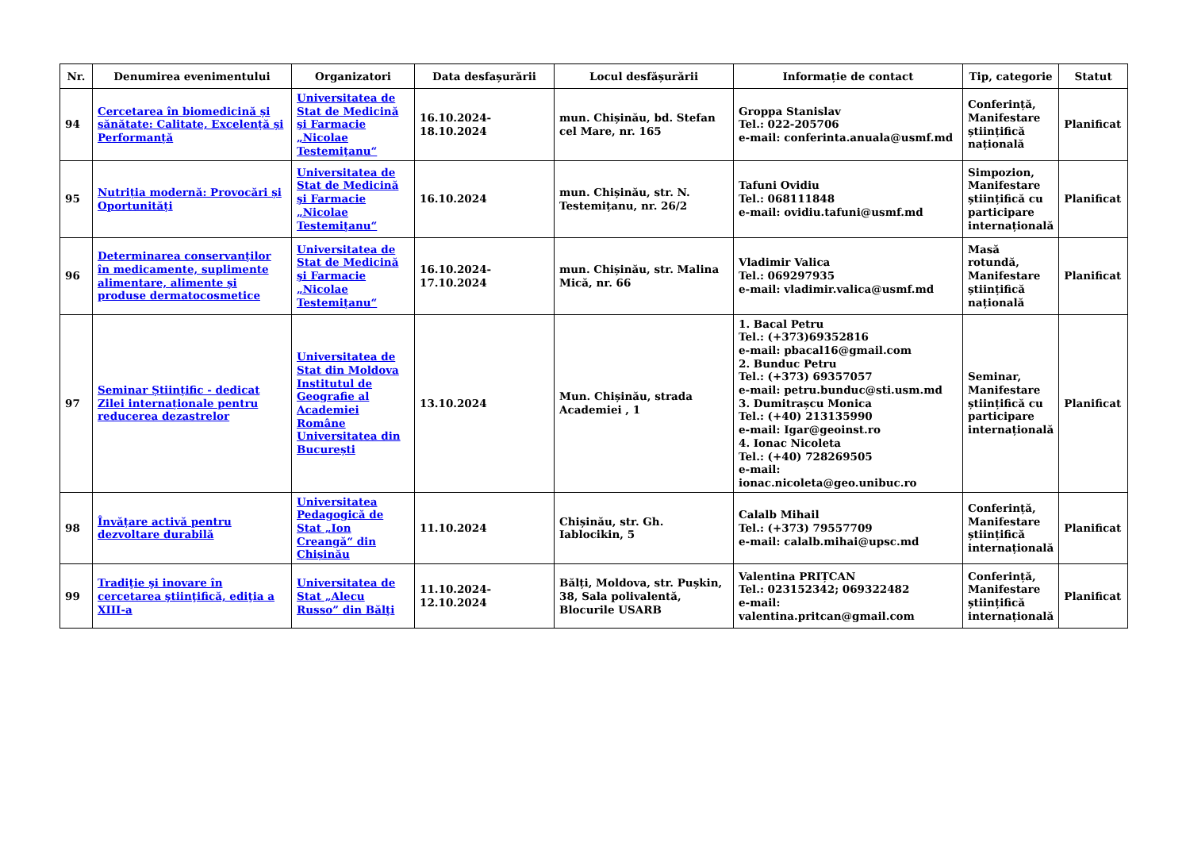| Nr. | Denumirea evenimentului | Organizatori | Data desfașurării | Locul desfășurării | Informație de contact | Tip, categorie | Statut |
| --- | --- | --- | --- | --- | --- | --- | --- |
| 94 | Cercetarea în biomedicină și sănătate: Calitate, Excelență și Performanță | Universitatea de Stat de Medicină şi Farmacie „Nicolae Testemiţanu“ | 16.10.2024-18.10.2024 | mun. Chișinău, bd. Stefan cel Mare, nr. 165 | Groppa Stanislav Tel.: 022-205706 e-mail: conferinta.anuala@usmf.md | Conferință, Manifestare științifică națională | Planificat |
| 95 | Nutriția modernă: Provocări și Oportunități | Universitatea de Stat de Medicină şi Farmacie „Nicolae Testemiţanu“ | 16.10.2024 | mun. Chișinău, str. N. Testemițanu, nr. 26/2 | Tafuni Ovidiu Tel.: 068111848 e-mail: ovidiu.tafuni@usmf.md | Simpozion, Manifestare științifică cu participare internațională | Planificat |
| 96 | Determinarea conservanților în medicamente, suplimente alimentare, alimente și produse dermatocosmetice | Universitatea de Stat de Medicină şi Farmacie „Nicolae Testemiţanu“ | 16.10.2024-17.10.2024 | mun. Chișinău, str. Malina Mică, nr. 66 | Vladimir Valica Tel.: 069297935 e-mail: vladimir.valica@usmf.md | Masă rotundă, Manifestare științifică națională | Planificat |
| 97 | Seminar Științific - dedicat Zilei internaționale pentru reducerea dezastrelor | Universitatea de Stat din Moldova Institutul de Geografie al Academiei Române Universitatea din București | 13.10.2024 | Mun. Chișinău, strada Academiei , 1 | 1. Bacal Petru Tel.: (+373)69352816 e-mail: pbacal16@gmail.com 2. Bunduc Petru Tel.: (+373) 69357057 e-mail: petru.bunduc@sti.usm.md 3. Dumitrașcu Monica Tel.: (+40) 213135990 e-mail: Igar@geoinst.ro 4. Ionac Nicoleta Tel.: (+40) 728269505 e-mail: ionac.nicoleta@geo.unibuc.ro | Seminar, Manifestare științifică cu participare internațională | Planificat |
| 98 | Învățare activă pentru dezvoltare durabilă | Universitatea Pedagogică de Stat „Ion Creangă“ din Chișinău | 11.10.2024 | Chișinău, str. Gh. Iablocikin, 5 | Calalb Mihail Tel.: (+373) 79557709 e-mail: calalb.mihai@upsc.md | Conferință, Manifestare științifică internațională | Planificat |
| 99 | Tradiţie şi inovare în cercetarea ştiinţifică, ediţia a XIII-a | Universitatea de Stat „Alecu Russo” din Bălţi | 11.10.2024-12.10.2024 | Bălți, Moldova, str. Pușkin, 38, Sala polivalentă, Blocurile USARB | Valentina PRIȚCAN Tel.: 023152342; 069322482 e-mail: valentina.pritcan@gmail.com | Conferință, Manifestare științifică internațională | Planificat |